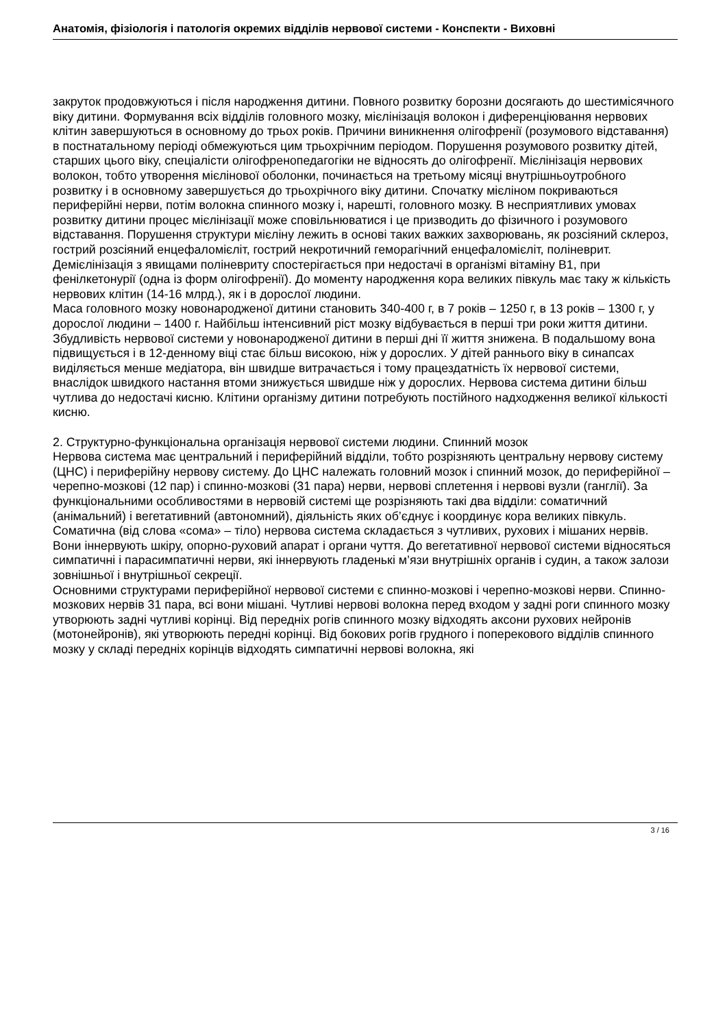Анатомія, фізіологія і патологія окремих відділів нервової системи - Конспекти - Виховні
закруток продовжуються і після народження дитини. Повного розвитку борозни досягають до шестимісячного віку дитини. Формування всіх відділів головного мозку, мієлінізація волокон і диференціювання нервових клітин завершуються в основному до трьох років. Причини виникнення олігофренії (розумового відставання) в постнатальному періоді обмежуються цим трьохрічним періодом. Порушення розумового розвитку дітей, старших цього віку, спеціалісти олігофренопедагогіки не відносять до олігофренії. Мієлінізація нервових волокон, тобто утворення мієлінової оболонки, починається на третьому місяці внутрішньоутробного розвитку і в основному завершується до трьохрічного віку дитини. Спочатку мієліном покриваються периферійні нерви, потім волокна спинного мозку і, нарешті, головного мозку. В несприятливих умовах розвитку дитини процес мієлінізації може сповільнюватися і це призводить до фізичного і розумового відставання. Порушення структури мієліну лежить в основі таких важких захворювань, як розсіяний склероз, гострий розсіяний енцефаломієліт, гострий некротичний геморагічний енцефаломієліт, поліневрит. Демієлінізація з явищами поліневриту спостерігається при недостачі в організмі вітаміну В1, при фенілкетонурії (одна із форм олігофренії). До моменту народження кора великих півкуль має таку ж кількість нервових клітин (14-16 млрд.), як і в дорослої людини.
Маса головного мозку новонародженої дитини становить 340-400 г, в 7 років – 1250 г, в 13 років – 1300 г, у дорослої людини – 1400 г. Найбільш інтенсивний ріст мозку відбувається в перші три роки життя дитини.
Збудливість нервової системи у новонародженої дитини в перші дні її життя знижена. В подальшому вона підвищується і в 12-денному віці стає більш високою, ніж у дорослих. У дітей раннього віку в синапсах виділяється менше медіатора, він швидше витрачається і тому працездатність їх нервової системи, внаслідок швидкого настання втоми знижується швидше ніж у дорослих. Нервова система дитини більш чутлива до недостачі кисню. Клітини організму дитини потребують постійного надходження великої кількості кисню.
2. Структурно-функціональна організація нервової системи людини. Спинний мозок
Нервова система має центральний і периферійний відділи, тобто розрізняють центральну нервову систему (ЦНС) і периферійну нервову систему. До ЦНС належать головний мозок і спинний мозок, до периферійної – черепно-мозкові (12 пар) і спинно-мозкові (31 пара) нерви, нервові сплетення і нервові вузли (ганглії). За функціональними особливостями в нервовій системі ще розрізняють такі два відділи: соматичний (анімальний) і вегетативний (автономний), діяльність яких об’єднує і координує кора великих півкуль. Соматична (від слова «сома» – тіло) нервова система складається з чутливих, рухових і мішаних нервів. Вони іннервують шкіру, опорно-руховий апарат і органи чуття. До вегетативної нервової системи відносяться симпатичні і парасимпатичні нерви, які іннервують гладенькі м’язи внутрішніх органів і судин, а також залози зовнішньої і внутрішньої секреції.
Основними структурами периферійної нервової системи є спинно-мозкові і черепно-мозкові нерви. Спинно-мозкових нервів 31 пара, всі вони мішані. Чутливі нервові волокна перед входом у задні роги спинного мозку утворюють задні чутливі корінці. Від передніх рогів спинного мозку відходять аксони рухових нейронів (мотонейронів), які утворюють передні корінці. Від бокових рогів грудного і поперекового відділів спинного мозку у складі передніх корінців відходять симпатичні нервові волокна, які
3 / 16